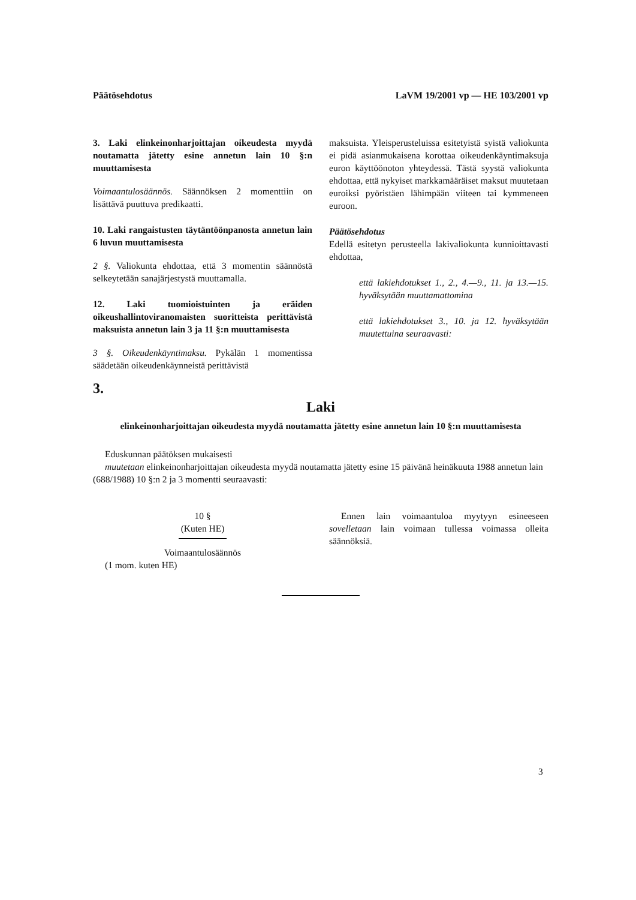Päätösehdotus LaVM 19/2001 vp — HE 103/2001 vp
3. Laki elinkeinonharjoittajan oikeudesta myydä noutamatta jätetty esine annetun lain 10 §:n muuttamisesta
Voimaantulosäännös. Säännöksen 2 momenttiin on lisättävä puuttuva predikaatti.
10. Laki rangaistusten täytäntöönpanosta annetun lain 6 luvun muuttamisesta
2 §. Valiokunta ehdottaa, että 3 momentin säännöstä selkeytetään sanajärjestystä muuttamalla.
12. Laki tuomioistuinten ja eräiden oikeushallintoviranomaisten suoritteista perittävistä maksuista annetun lain 3 ja 11 §:n muuttamisesta
3 §. Oikeudenkäyntimaksu. Pykälän 1 momentissa säädetään oikeudenkäynneistä perittävistä
maksuista. Yleisperusteluissa esitetyistä syistä valiokunta ei pidä asianmukaisena korottaa oikeudenkäyntimaksuja euron käyttöönoton yhteydessä. Tästä syystä valiokunta ehdottaa, että nykyiset markkamääräiset maksut muutetaan euroiksi pyöristäen lähimpään viiteen tai kymmeneen euroon.
Päätösehdotus
Edellä esitetyn perusteella lakivaliokunta kunnioittavasti ehdottaa,
että lakiehdotukset 1., 2., 4.—9., 11. ja 13.—15. hyväksytään muuttamattomina
että lakiehdotukset 3., 10. ja 12. hyväksytään muutettuina seuraavasti:
3.
Laki
elinkeinonharjoittajan oikeudesta myydä noutamatta jätetty esine annetun lain 10 §:n muuttamisesta
Eduskunnan päätöksen mukaisesti
muutetaan elinkeinonharjoittajan oikeudesta myydä noutamatta jätetty esine 15 päivänä heinäkuuta 1988 annetun lain (688/1988) 10 §:n 2 ja 3 momentti seuraavasti:
10 §
(Kuten HE)
Voimaantulosäännös
(1 mom. kuten HE)
Ennen lain voimaantuloa myytyyn esineeseen sovelletaan lain voimaan tullessa voimassa olleita säännöksiä.
3